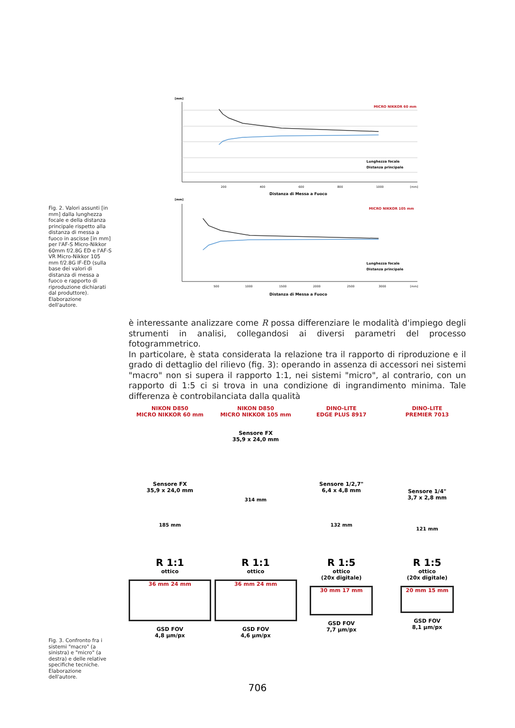[mm]
MICRO NIKKOR 60 mm
Lunghezza focale
Distanza principale
200
400
600
800
1000
[mm]
Distanza di Messa a Fuoco
[mm]
MICRO NIKKOR 105 mm
Lunghezza focale
Distanza principale
500
1000
1500
2000
2500
3000
[mm]
Distanza di Messa a Fuoco
Fig. 2. Valori assunti [in mm] dalla lunghezza focale e della distanza principale rispetto alla distanza di messa a fuoco in ascisse [in mm] per l'AF-S Micro-Nikkor 60mm f/2.8G ED e l'AF-S VR Micro-Nikkor 105 mm f/2.8G IF-ED (sulla base dei valori di distanza di messa a fuoco e rapporto di riproduzione dichiarati dal produttore). Elaborazione dell'autore.
è interessante analizzare come R possa differenziare le modalità d'impiego degli strumenti in analisi, collegandosi ai diversi parametri del processo fotogrammetrico.
In particolare, è stata considerata la relazione tra il rapporto di riproduzione e il grado di dettaglio del rilievo (fig. 3): operando in assenza di accessori nei sistemi "macro" non si supera il rapporto 1:1, nei sistemi "micro", al contrario, con un rapporto di 1:5 ci si trova in una condizione di ingrandimento minima. Tale differenza è controbilanciata dalla qualità
NIKON D850
MICRO NIKKOR 60 mm
Sensore FX
35,9 x 24,0 mm
185 mm
R 1:1
ottico
36 mm 24 mm
GSD FOV
4,8 µm/px
NIKON D850
MICRO NIKKOR 105 mm
Sensore FX
35,9 x 24,0 mm
314 mm
R 1:1
ottico
36 mm 24 mm
GSD FOV
4,6 µm/px
DINO-LITE
EDGE PLUS 8917
Sensore 1/2,7"
6,4 x 4,8 mm
132 mm
R 1:5
ottico
(20x digitale)
30 mm 17 mm
GSD FOV
7,7 µm/px
DINO-LITE
PREMIER 7013
Sensore 1/4"
3,7 x 2,8 mm
121 mm
R 1:5
ottico
(20x digitale)
20 mm 15 mm
GSD FOV
8,1 µm/px
Fig. 3. Confronto fra i sistemi "macro" (a sinistra) e "micro" (a destra) e delle relative specifiche tecniche. Elaborazione dell'autore.
706